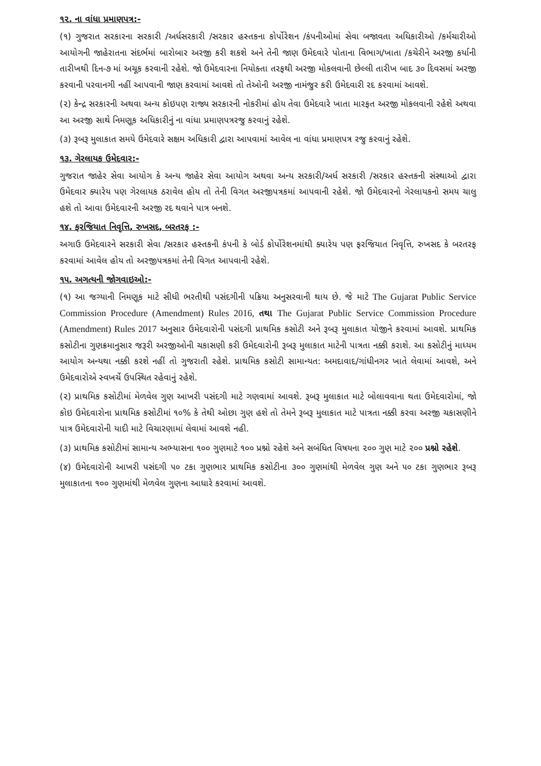૧૨. ના વાંધા પ્રમાણપત્ર:-
(૧) ગુજરાત સરકારના સરકારી /અર્ધસરકારી /સરકાર હસ્તકના કોર્પોરેશન /કંપનીઓમાં સેવા બજાવતા અધિકારીઓ /કર્મચારીઓ આયોગની જાહેરાતના સંદર્ભમાં બારોબાર અરજી કરી શકશે અને તેની જાણ ઉમેદવારે પોતાના વિભાગ/ખાતા /કચેરીને અરજી કર્યાની તારીખથી દિન-૭ માં અચૂક કરવાની રહેશે. જો ઉમેદવારના નિયોક્તા તરફથી અરજી મોકલવાની છેલ્લી તારીખ બાદ ૩૦ દિવસમાં અરજી કરવાની પરવાનગી નહીં આપવાની જાણ કરવામાં આવશે તો તેઓની અરજી નામંજુર કરી ઉમેદવારી રદ કરવામાં આવશે.
(૨) કેન્દ્ર સરકારની અથવા અન્ય કોઇપણ રાજ્ય સરકારની નોકરીમાં હોય તેવા ઉમેદવારે ખાતા મારફત અરજી મોકલવાની રહેશે અથવા આ અરજી સાથે નિમણૂક અધિકારીનું ના વાંધા પ્રમાણપત્રરજુ કરવાનું રહેશે.
(૩) રૂબરૂ મુલાકાત સમયે ઉમેદવારે સક્ષમ અધિકારી દ્વારા આપવામાં આવેલ ના વાંધા પ્રમાણપત્ર રજુ કરવાનું રહેશે.
૧૩. ગેરલાયક ઉમેદવાર:-
ગુજરાત જાહેર સેવા આયોગ કે અન્ય જાહેર સેવા આયોગ અથવા અન્ય સરકારી/અર્ધ સરકારી /સરકાર હસ્તકની સંસ્થાઓ દ્વારા ઉમેદવાર ક્યારેય પણ ગેરલાયક ઠરાવેલ હોય તો તેની વિગત અરજીપત્રકમાં આપવાની રહેશે. જો ઉમેદવારનો ગેરલાયકનો સમય ચાલુ હશે તો આવા ઉમેદવારની અરજી રદ થવાને પાત્ર બનશે.
૧૪. ફરજિયાત નિવૃત્તિ, રુખસદ, બરતરફ :-
અગાઉ ઉમેદવારને સરકારી સેવા /સરકાર હસ્તકની કંપની કે બોર્ડ કોર્પોરેશનમાંથી ક્યારેય પણ ફરજિયાત નિવૃત્તિ, રુખસદ કે બરતરફ કરવામાં આવેલ હોય તો અરજીપત્રકમાં તેની વિગત આપવાની રહેશે.
૧૫. અગત્યની જોગવાઇઓ:-
(૧) આ જગ્યાની નિમણૂક માટે સીધી ભરતીથી પસંદગીની પક્રિયા અનુસરવાની થાય છે. જે માટે The Gujarat Public Service Commission Procedure (Amendment) Rules 2016, તથા The Gujarat Public Service Commission Procedure (Amendment) Rules 2017 અનુસાર ઉમેદવારોની પસંદગી પ્રાથમિક કસોટી અને રૂબરૂ મુલાકાત યોજીને કરવામાં આવશે. પ્રાથમિક કસોટીના ગુણક્રમાનુસાર જરૂરી અરજીઓની ચકાસણી કરી ઉમેદવારોની રૂબરૂ મુલાકાત માટેની પાત્રતા નક્કી કરાશે. આ કસોટીનું માધ્યમ આયોગ અન્યથા નક્કી કરશે નહીં તો ગુજરાતી રહેશે. પ્રાથમિક કસોટી સામાન્યત: અમદાવાદ/ગાંધીનગર ખાતે લેવામાં આવશે, અને ઉમેદવારોએ સ્વખર્ચે ઉપસ્થિત રહેવાનું રહેશે.
(૨) પ્રાથમિક કસોટીમાં મેળવેલ ગુણ આખરી પસંદગી માટે ગણવામાં આવશે. રૂબરૂ મુલાકાત માટે બોલાવવાના થતા ઉમેદવારોમાં, જો કોઇ ઉમેદવારોના પ્રાથમિક કસોટીમાં ૧૦% કે તેથી ઓછા ગુણ હશે તો તેમને રૂબરૂ મુલાકાત માટે પાત્રતા નક્કી કરવા અરજી ચકાસણીને પાત્ર ઉમેદવારોની યાદી માટે વિચારણામાં લેવામાં આવશે નહી.
(૩) પ્રાથમિક કસોટીમાં સામાન્ય અભ્યાસના ૧૦૦ ગુણમાટે ૧૦૦ પ્રશ્નો રહેશે અને સબંધિત વિષયના ૨૦૦ ગુણ માટે ૨૦૦ પ્રશ્નો રહેશે.
(૪) ઉમેદવારોની આખરી પસંદગી ૫૦ ટકા ગુણભાર પ્રાથમિક કસોટીના ૩૦૦ ગુણમાંથી મેળવેલ ગુણ અને ૫૦ ટકા ગુણભાર રૂબરૂ મુલાકાતના ૧૦૦ ગુણમાંથી મેળવેલ ગુણના આધારે કરવામાં આવશે.